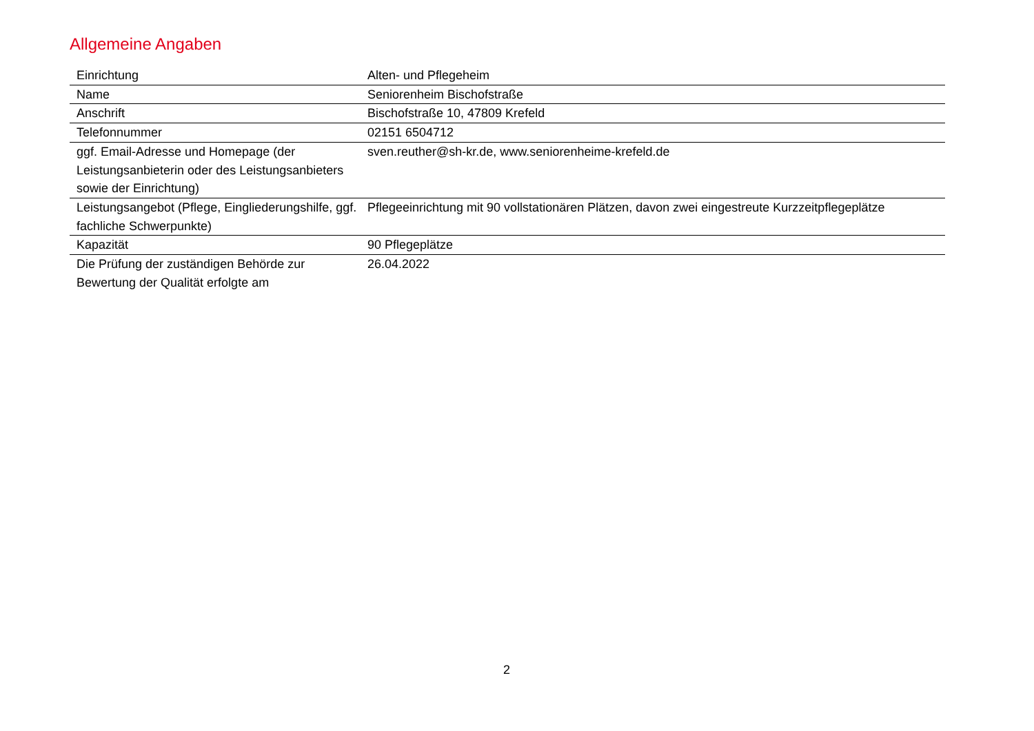Allgemeine Angaben
| Einrichtung | Alten- und Pflegeheim |
| Name | Seniorenheim Bischofstraße |
| Anschrift | Bischofstraße 10, 47809 Krefeld |
| Telefonnummer | 02151 6504712 |
| ggf. Email-Adresse und Homepage (der Leistungsanbieterin oder des Leistungsanbieters sowie der Einrichtung) | sven.reuther@sh-kr.de, www.seniorenheime-krefeld.de |
| Leistungsangebot (Pflege, Eingliederungshilfe, ggf. fachliche Schwerpunkte) | Pflegeeinrichtung mit 90 vollstationären Plätzen, davon zwei eingestreute Kurzzeitpflegeplätze |
| Kapazität | 90 Pflegeplätze |
| Die Prüfung der zuständigen Behörde zur Bewertung der Qualität erfolgte am | 26.04.2022 |
2